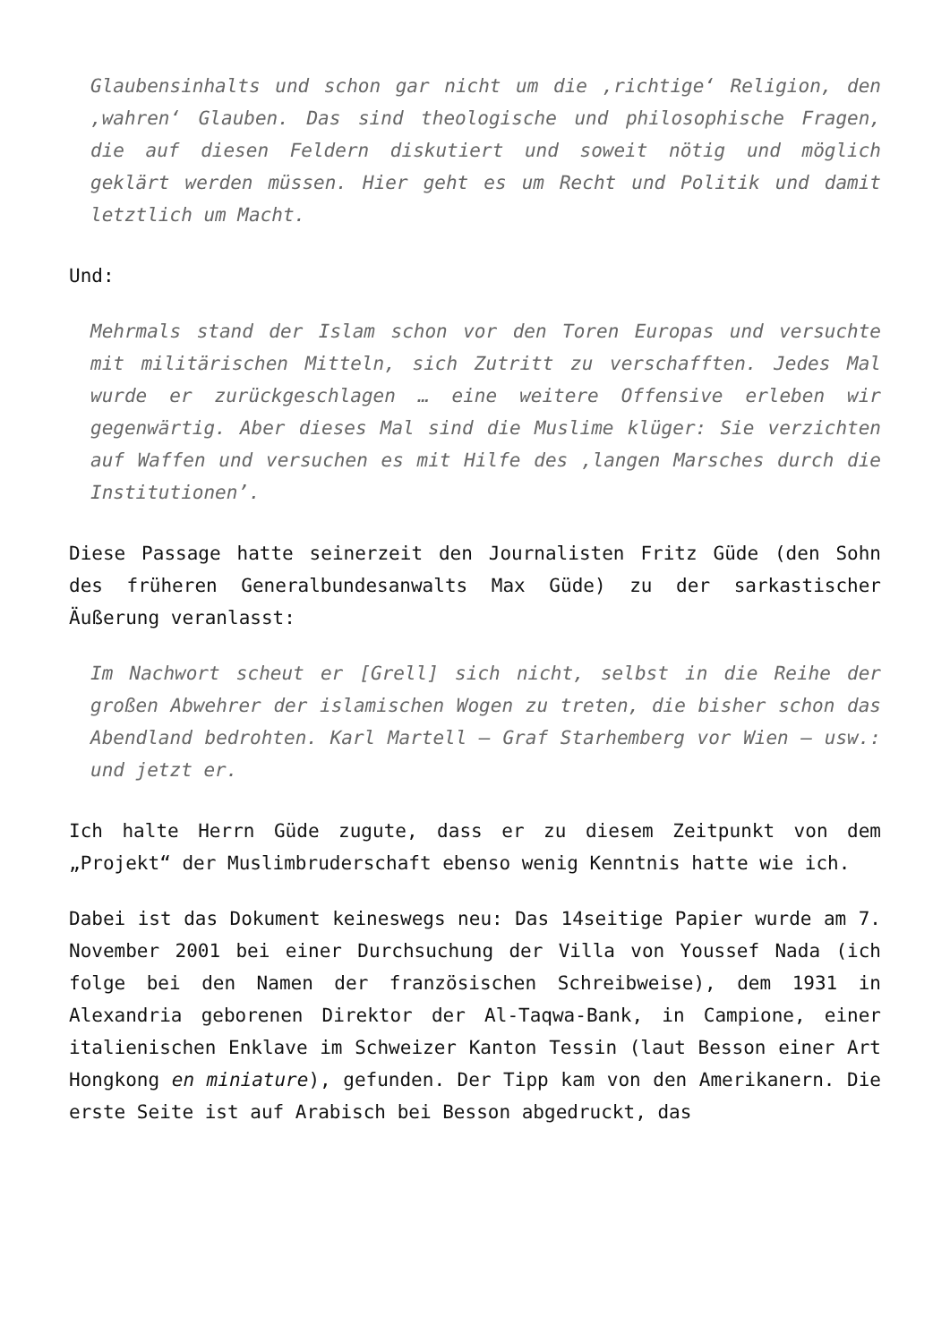Glaubensinhalts und schon gar nicht um die ‚richtige‘ Religion, den ‚wahren‘ Glauben. Das sind theologische und philosophische Fragen, die auf diesen Feldern diskutiert und soweit nötig und möglich geklärt werden müssen. Hier geht es um Recht und Politik und damit letztlich um Macht.
Und:
Mehrmals stand der Islam schon vor den Toren Europas und versuchte mit militärischen Mitteln, sich Zutritt zu verschafften. Jedes Mal wurde er zurückgeschlagen … eine weitere Offensive erleben wir gegenwärtig. Aber dieses Mal sind die Muslime klüger: Sie verzichten auf Waffen und versuchen es mit Hilfe des ‚langen Marsches durch die Institutionen’.
Diese Passage hatte seinerzeit den Journalisten Fritz Güde (den Sohn des früheren Generalbundesanwalts Max Güde) zu der sarkastischer Äußerung veranlasst:
Im Nachwort scheut er [Grell] sich nicht, selbst in die Reihe der großen Abwehrer der islamischen Wogen zu treten, die bisher schon das Abendland bedrohten. Karl Martell – Graf Starhemberg vor Wien – usw.: und jetzt er.
Ich halte Herrn Güde zugute, dass er zu diesem Zeitpunkt von dem „Projekt“ der Muslimbruderschaft ebenso wenig Kenntnis hatte wie ich.
Dabei ist das Dokument keineswegs neu: Das 14seitige Papier wurde am 7. November 2001 bei einer Durchsuchung der Villa von Youssef Nada (ich folge bei den Namen der französischen Schreibweise), dem 1931 in Alexandria geborenen Direktor der Al-Taqwa-Bank, in Campione, einer italienischen Enklave im Schweizer Kanton Tessin (laut Besson einer Art Hongkong en miniature), gefunden. Der Tipp kam von den Amerikanern. Die erste Seite ist auf Arabisch bei Besson abgedruckt, das